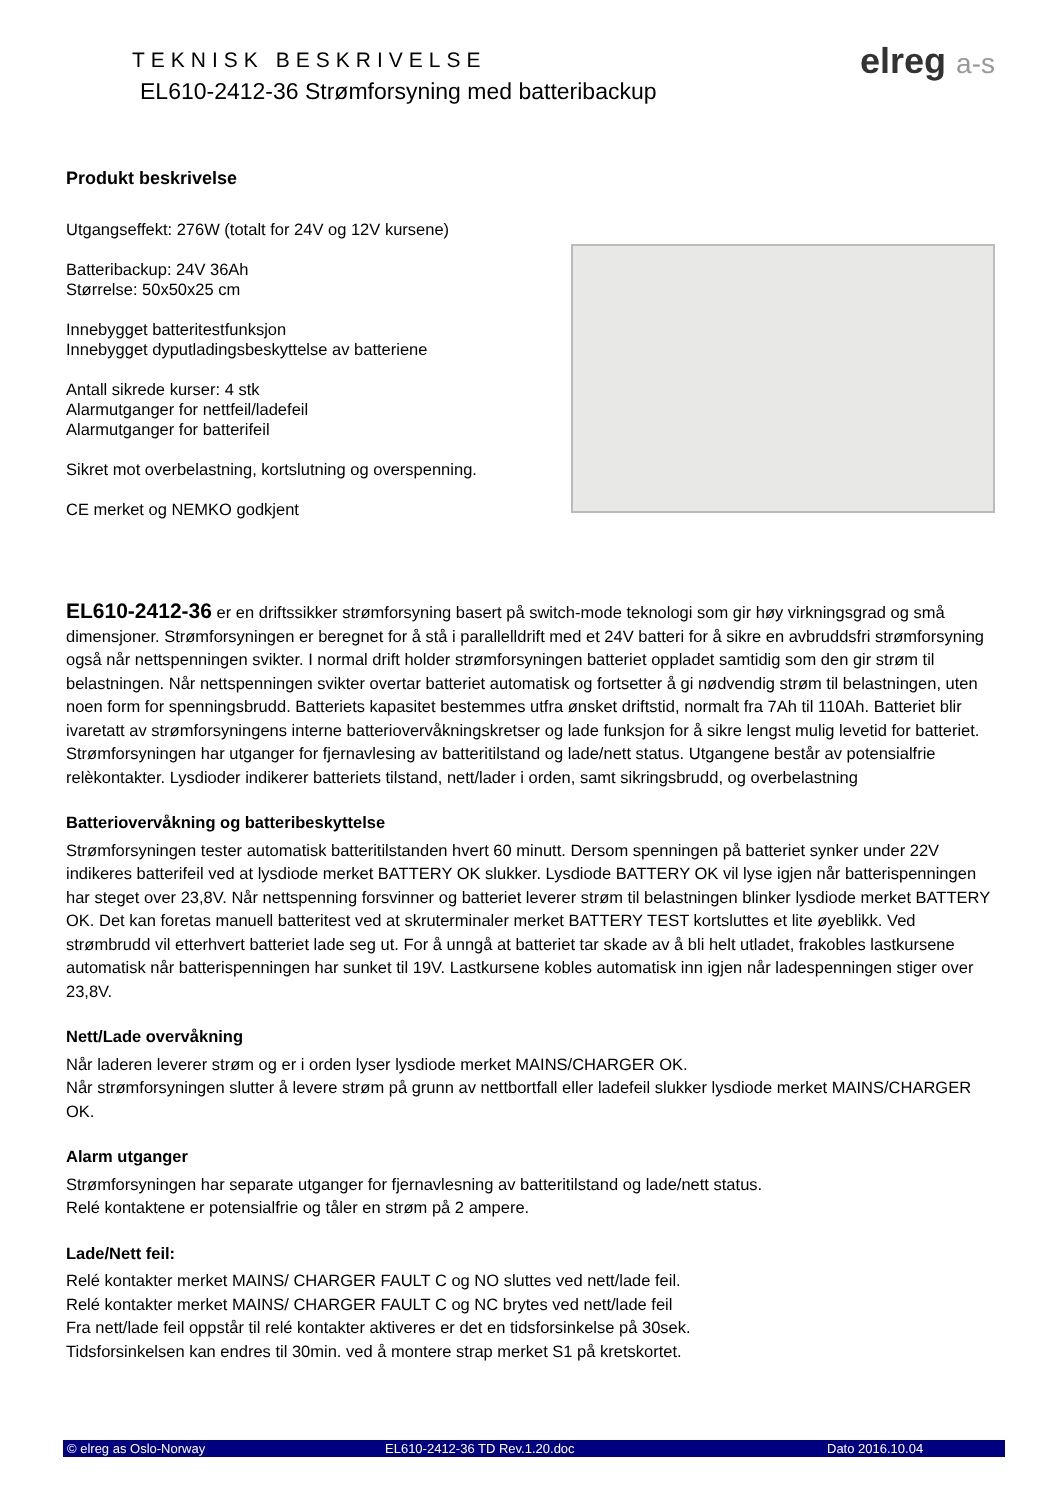TEKNISK BESKRIVELSE
EL610-2412-36 Strømforsyning med batteribackup
elreg a-s
Produkt beskrivelse
Utgangseffekt: 276W (totalt for 24V og 12V kursene)
Batteribackup: 24V 36Ah
Størrelse: 50x50x25 cm
Innebygget batteritestfunksjon
Innebygget dyputladingsbeskyttelse av batteriene
Antall sikrede kurser: 4 stk
Alarmutganger for nettfeil/ladefeil
Alarmutganger for batterifeil
Sikret mot overbelastning, kortslutning og overspenning.
CE merket og NEMKO godkjent
EL610-2412-36 er en driftssikker strømforsyning basert på switch-mode teknologi som gir høy virkningsgrad og små dimensjoner. Strømforsyningen er beregnet for å stå i parallelldrift med et 24V batteri for å sikre en avbruddsfri strømforsyning også når nettspenningen svikter. I normal drift holder strømforsyningen batteriet oppladet samtidig som den gir strøm til belastningen. Når nettspenningen svikter overtar batteriet automatisk og fortsetter å gi nødvendig strøm til belastningen, uten noen form for spenningsbrudd. Batteriets kapasitet bestemmes utfra ønsket driftstid, normalt fra 7Ah til 110Ah. Batteriet blir ivaretatt av strømforsyningens interne batteriovervåkningskretser og lade funksjon for å sikre lengst mulig levetid for batteriet. Strømforsyningen har utganger for fjernavlesing av batteritilstand og lade/nett status. Utgangene består av potensialfrie relèkontakter. Lysdioder indikerer batteriets tilstand, nett/lader i orden, samt sikringsbrudd, og overbelastning
Batteriovervåkning og batteribeskyttelse
Strømforsyningen tester automatisk batteritilstanden hvert 60 minutt. Dersom spenningen på batteriet synker under 22V indikeres batterifeil ved at lysdiode merket BATTERY OK slukker. Lysdiode BATTERY OK vil lyse igjen når batterispenningen har steget over 23,8V. Når nettspenning forsvinner og batteriet leverer strøm til belastningen blinker lysdiode merket BATTERY OK. Det kan foretas manuell batteritest ved at skruterminaler merket BATTERY TEST kortsluttes et lite øyeblikk. Ved strømbrudd vil etterhvert batteriet lade seg ut. For å unngå at batteriet tar skade av å bli helt utladet, frakobles lastkursene automatisk når batterispenningen har sunket til 19V. Lastkursene kobles automatisk inn igjen når ladespenningen stiger over 23,8V.
Nett/Lade overvåkning
Når laderen leverer strøm og er i orden lyser lysdiode merket MAINS/CHARGER OK.
Når strømforsyningen slutter å levere strøm på grunn av nettbortfall eller ladefeil slukker lysdiode merket MAINS/CHARGER OK.
Alarm utganger
Strømforsyningen har separate utganger for fjernavlesning av batteritilstand og lade/nett status.
Relé kontaktene er potensialfrie og tåler en strøm på 2 ampere.
Lade/Nett feil:
Relé kontakter merket MAINS/ CHARGER FAULT C og NO sluttes ved nett/lade feil.
Relé kontakter merket MAINS/ CHARGER FAULT C og NC brytes ved nett/lade feil
Fra nett/lade feil oppstår til relé kontakter aktiveres er det en tidsforsinkelse på 30sek.
Tidsforsinkelsen kan endres til 30min. ved å montere strap merket S1 på kretskortet.
© elreg as Oslo-Norway EL610-2412-36 TD Rev.1.20.doc Dato 2016.10.04